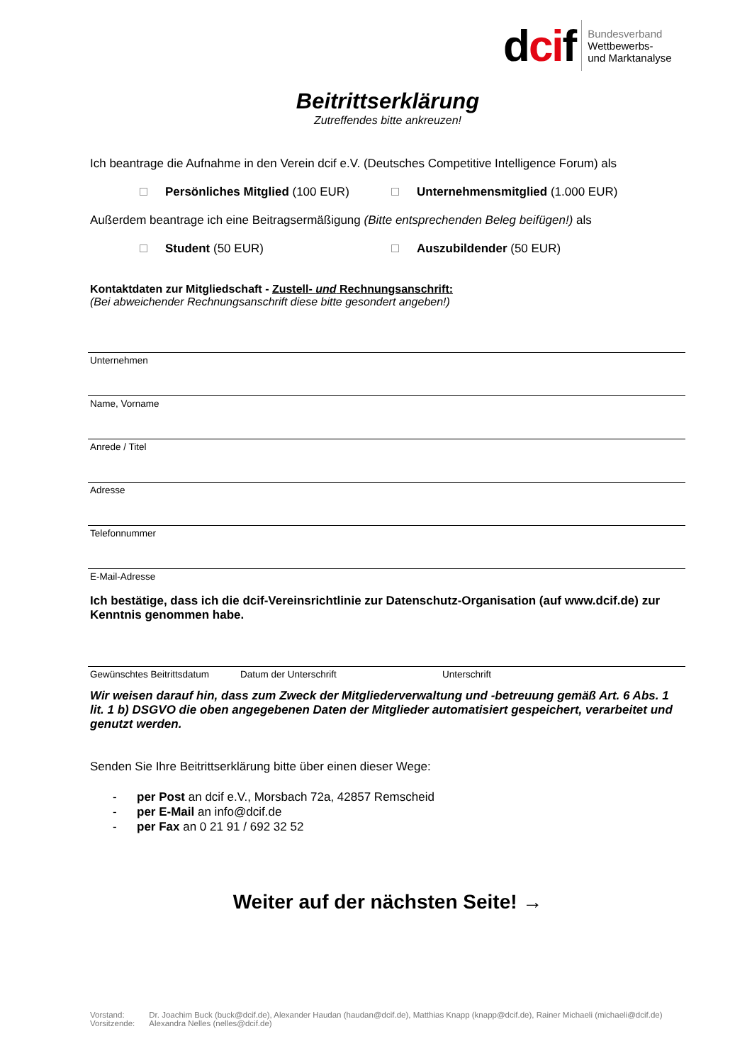dcif Bundesverband
Wettbewerbs-
und Marktanalyse
Beitrittserklärung
Zutreffendes bitte ankreuzen!
Ich beantrage die Aufnahme in den Verein dcif e.V. (Deutsches Competitive Intelligence Forum) als
Persönliches Mitglied (100 EUR) Unternehmensmitglied (1.000 EUR)
Außerdem beantrage ich eine Beitragsermäßigung (Bitte entsprechenden Beleg beifügen!) als
Student (50 EUR) Auszubildender (50 EUR)
Kontaktdaten zur Mitgliedschaft - Zustell- und Rechnungsanschrift:
(Bei abweichender Rechnungsanschrift diese bitte gesondert angeben!)
Unternehmen
Name, Vorname
Anrede / Titel
Adresse
Telefonnummer
E-Mail-Adresse
Ich bestätige, dass ich die dcif-Vereinsrichtlinie zur Datenschutz-Organisation (auf www.dcif.de) zur Kenntnis genommen habe.
Gewünschtes Beitrittsdatum Datum der Unterschrift Unterschrift
Wir weisen darauf hin, dass zum Zweck der Mitgliederverwaltung und -betreuung gemäß Art. 6 Abs. 1 lit. 1 b) DSGVO die oben angegebenen Daten der Mitglieder automatisiert gespeichert, verarbeitet und genutzt werden.
Senden Sie Ihre Beitrittserklärung bitte über einen dieser Wege:
- per Post an dcif e.V., Morsbach 72a, 42857 Remscheid
- per E-Mail an info@dcif.de
- per Fax an 0 21 91 / 692 32 52
Weiter auf der nächsten Seite! →
| Vorstand: | Dr. Joachim Buck (buck@dcif.de), Alexander Haudan (haudan@dcif.de), Matthias Knapp (knapp@dcif.de), Rainer Michaeli (michaeli@dcif.de) |
| Vorsitzende: | Alexandra Nelles (nelles@dcif.de) |